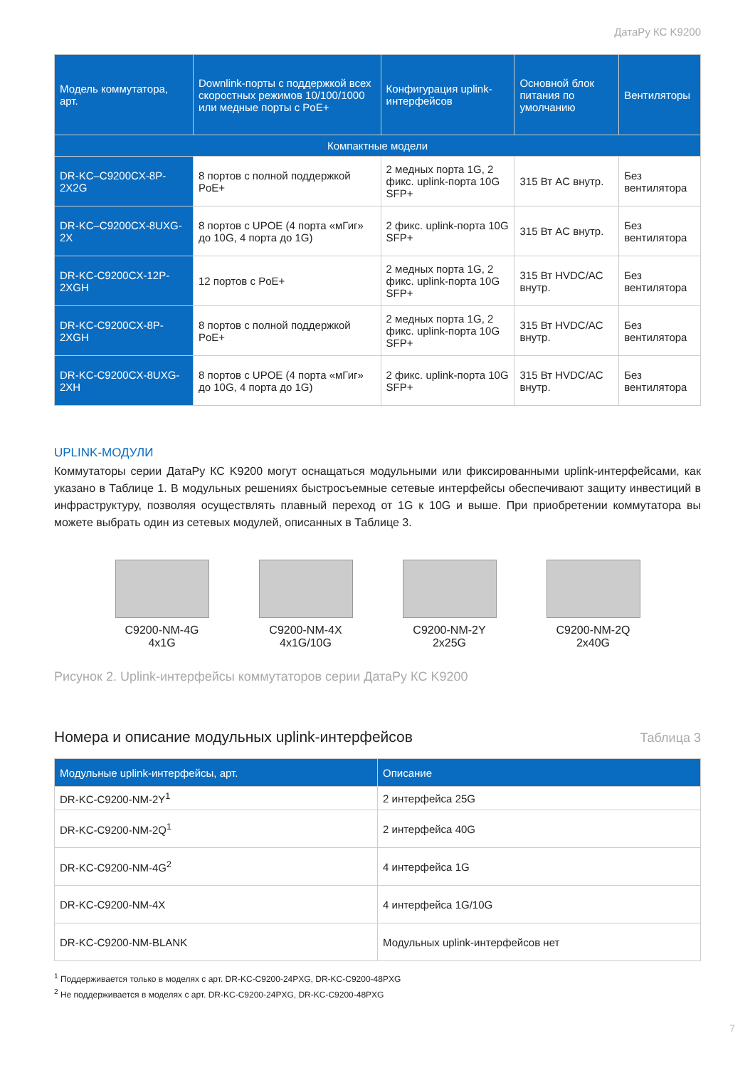ДатаРу КС K9200
| Модель коммутатора, арт. | Downlink-порты с поддержкой всех скоростных режимов 10/100/1000 или медные порты с PoE+ | Конфигурация uplink-интерфейсов | Основной блок питания по умолчанию | Вентиляторы |
| --- | --- | --- | --- | --- |
| Компактные модели | | | | |
| DR-KC–C9200CX-8P-2X2G | 8 портов с полной поддержкой PoE+ | 2 медных порта 1G, 2 фикс. uplink-порта 10G SFP+ | 315 Вт AC внутр. | Без вентилятора |
| DR-KC–C9200CX-8UXG-2X | 8 портов с UPOE (4 порта «мГиг» до 10G, 4 порта до 1G) | 2 фикс. uplink-порта 10G SFP+ | 315 Вт AC внутр. | Без вентилятора |
| DR-KC-C9200CX-12P-2XGH | 12 портов с PoE+ | 2 медных порта 1G, 2 фикс. uplink-порта 10G SFP+ | 315 Вт HVDC/AC внутр. | Без вентилятора |
| DR-KC-C9200CX-8P-2XGH | 8 портов с полной поддержкой PoE+ | 2 медных порта 1G, 2 фикс. uplink-порта 10G SFP+ | 315 Вт HVDC/AC внутр. | Без вентилятора |
| DR-KC-C9200CX-8UXG-2XH | 8 портов с UPOE (4 порта «мГиг» до 10G, 4 порта до 1G) | 2 фикс. uplink-порта 10G SFP+ | 315 Вт HVDC/AC внутр. | Без вентилятора |
UPLINK-МОДУЛИ
Коммутаторы серии ДатаРу КС K9200 могут оснащаться модульными или фиксированными uplink-интерфейсами, как указано в Таблице 1. В модульных решениях быстросъемные сетевые интерфейсы обеспечивают защиту инвестиций в инфраструктуру, позволяя осуществлять плавный переход от 1G к 10G и выше. При приобретении коммутатора вы можете выбрать один из сетевых модулей, описанных в Таблице 3.
C9200-NM-4G
4x1G
C9200-NM-4X
4x1G/10G
C9200-NM-2Y
2x25G
C9200-NM-2Q
2x40G
Рисунок 2. Uplink-интерфейсы коммутаторов серии ДатаРу КС K9200
Номера и описание модульных uplink-интерфейсов
Таблица 3
| Модульные uplink-интерфейсы, арт. | Описание |
| --- | --- |
| DR-KC-C9200-NM-2Y<sup>1</sup> | 2 интерфейса 25G |
| DR-KC-C9200-NM-2Q<sup>1</sup> | 2 интерфейса 40G |
| DR-KC-C9200-NM-4G<sup>2</sup> | 4 интерфейса 1G |
| DR-KC-C9200-NM-4X | 4 интерфейса 1G/10G |
| DR-KC-C9200-NM-BLANK | Модульных uplink-интерфейсов нет |
<sup>1</sup> Поддерживается только в моделях с арт. DR-KC-C9200-24PXG, DR-KC-C9200-48PXG
<sup>2</sup> Не поддерживается в моделях с арт. DR-KC-C9200-24PXG, DR-KC-C9200-48PXG
7